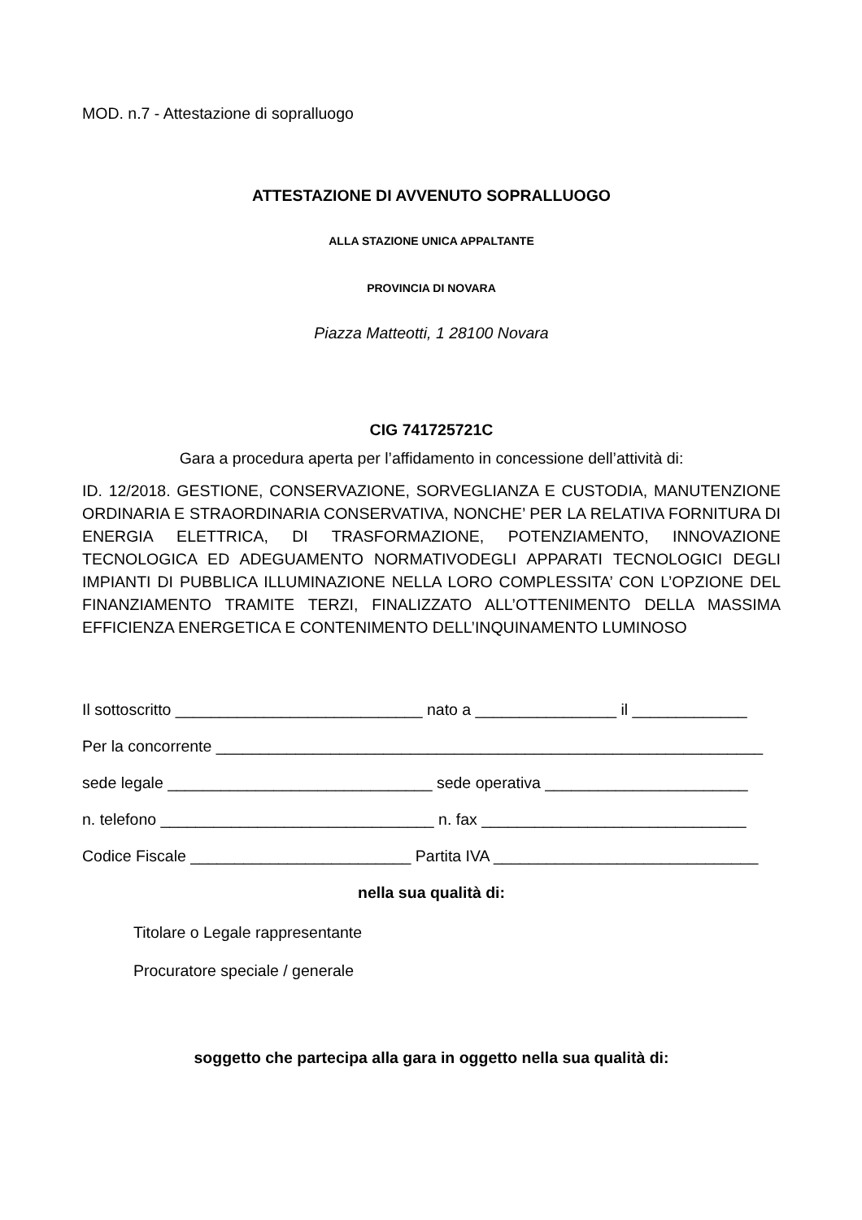MOD. n.7 - Attestazione di sopralluogo
ATTESTAZIONE DI AVVENUTO SOPRALLUOGO
ALLA STAZIONE UNICA APPALTANTE
PROVINCIA DI NOVARA
Piazza Matteotti, 1 28100 Novara
CIG 741725721C
Gara a procedura aperta per l’affidamento in concessione dell’attività di:
ID. 12/2018. GESTIONE, CONSERVAZIONE, SORVEGLIANZA E CUSTODIA, MANUTENZIONE ORDINARIA E STRAORDINARIA CONSERVATIVA, NONCHE’ PER LA RELATIVA FORNITURA DI ENERGIA ELETTRICA, DI TRASFORMAZIONE, POTENZIAMENTO, INNOVAZIONE TECNOLOGICA ED ADEGUAMENTO NORMATIVODEGLI APPARATI TECNOLOGICI DEGLI IMPIANTI DI PUBBLICA ILLUMINAZIONE NELLA LORO COMPLESSITA’ CON L’OPZIONE DEL FINANZIAMENTO TRAMITE TERZI, FINALIZZATO ALL’OTTENIMENTO DELLA MASSIMA EFFICIENZA ENERGETICA E CONTENIMENTO DELL’INQUINAMENTO LUMINOSO
Il sottoscritto ____________________________ nato a ________________ il _____________
Per la concorrente ______________________________________________________________
sede legale ______________________________ sede operativa _______________________
n. telefono _______________________________ n. fax ______________________________
Codice Fiscale _________________________ Partita IVA ______________________________
nella sua qualità di:
Titolare o Legale rappresentante
Procuratore speciale / generale
soggetto che partecipa alla gara in oggetto nella sua qualità di: